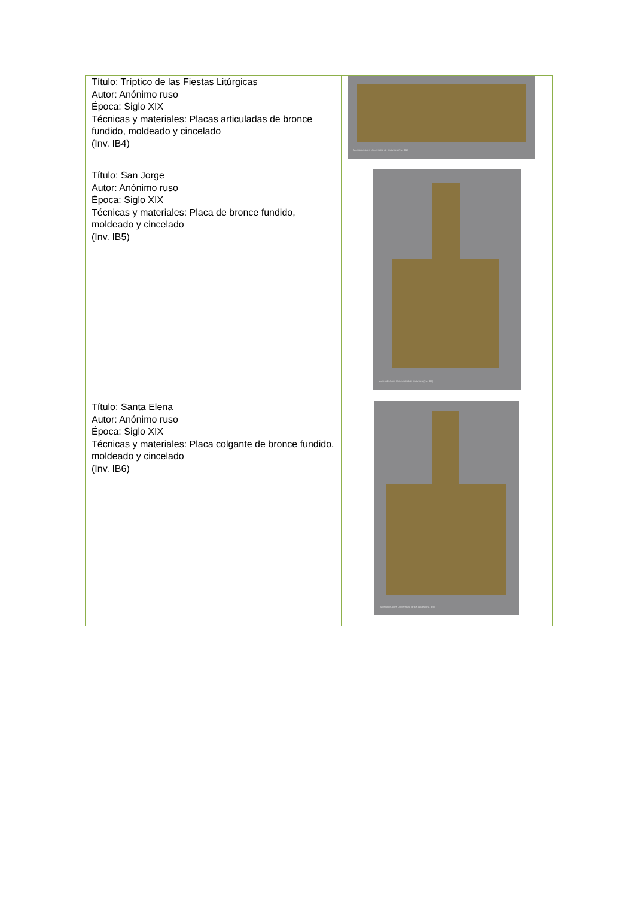| Título: Tríptico de las Fiestas Litúrgicas Autor: Anónimo ruso Época: Siglo XIX Técnicas y materiales: Placas articuladas de bronce fundido, moldeado y cincelado (Inv. IB4) | Museo de Artes Universidad de los Andes (Inv. IB4) |
| Título: San Jorge Autor: Anónimo ruso Época: Siglo XIX Técnicas y materiales: Placa de bronce fundido, moldeado y cincelado (Inv. IB5) | Museo de Artes Universidad de los Andes (Inv. IB5) |
| Título: Santa Elena Autor: Anónimo ruso Época: Siglo XIX Técnicas y materiales: Placa colgante de bronce fundido, moldeado y cincelado (Inv. IB6) | Museo de Artes Universidad de los Andes (Inv. IB6) |